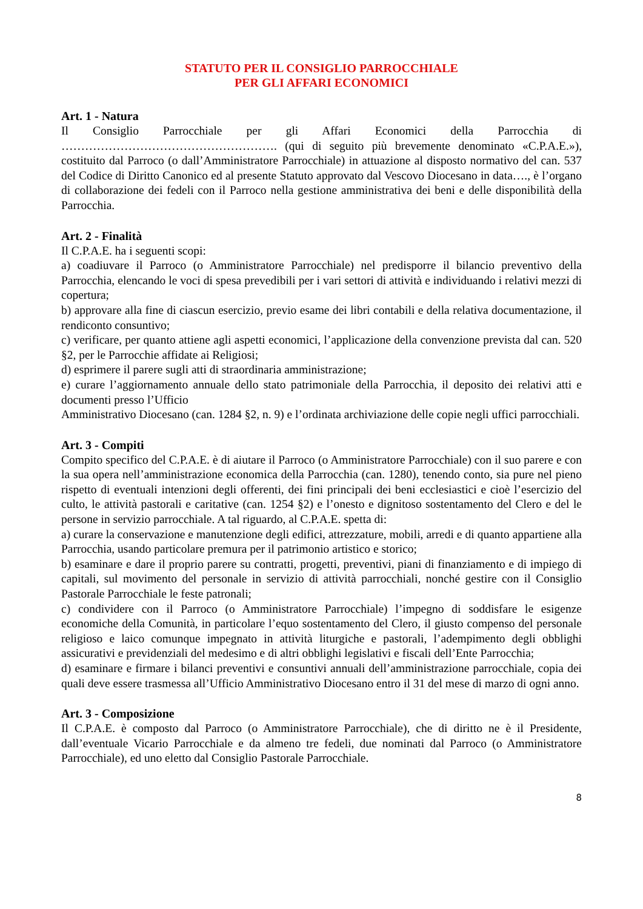STATUTO PER IL CONSIGLIO PARROCCHIALE
PER GLI AFFARI ECONOMICI
Art. 1 - Natura
Il Consiglio Parrocchiale per gli Affari Economici della Parrocchia di ………………………………………………. (qui di seguito più brevemente denominato «C.P.A.E.»), costituito dal Parroco (o dall’Amministratore Parrocchiale) in attuazione al disposto normativo del can. 537 del Codice di Diritto Canonico ed al presente Statuto approvato dal Vescovo Diocesano in data…., è l’organo di collaborazione dei fedeli con il Parroco nella gestione amministrativa dei beni e delle disponibilità della Parrocchia.
Art. 2 - Finalità
Il C.P.A.E. ha i seguenti scopi:
a) coadiuvare il Parroco (o Amministratore Parrocchiale) nel predisporre il bilancio preventivo della Parrocchia, elencando le voci di spesa prevedibili per i vari settori di attività e individuando i relativi mezzi di copertura;
b) approvare alla fine di ciascun esercizio, previo esame dei libri contabili e della relativa documentazione, il rendiconto consuntivo;
c) verificare, per quanto attiene agli aspetti economici, l’applicazione della convenzione prevista dal can. 520 §2, per le Parrocchie affidate ai Religiosi;
d) esprimere il parere sugli atti di straordinaria amministrazione;
e) curare l’aggiornamento annuale dello stato patrimoniale della Parrocchia, il deposito dei relativi atti e documenti presso l’Ufficio
Amministrativo Diocesano (can. 1284 §2, n. 9) e l’ordinata archiviazione delle copie negli uffici parrocchiali.
Art. 3 - Compiti
Compito specifico del C.P.A.E. è di aiutare il Parroco (o Amministratore Parrocchiale) con il suo parere e con la sua opera nell’amministrazione economica della Parrocchia (can. 1280), tenendo conto, sia pure nel pieno rispetto di eventuali intenzioni degli offerenti, dei fini principali dei beni ecclesiastici e cioè l’esercizio del culto, le attività pastorali e caritative (can. 1254 §2) e l’onesto e dignitoso sostentamento del Clero e del le persone in servizio parrocchiale. A tal riguardo, al C.P.A.E. spetta di:
a) curare la conservazione e manutenzione degli edifici, attrezzature, mobili, arredi e di quanto appartiene alla Parrocchia, usando particolare premura per il patrimonio artistico e storico;
b) esaminare e dare il proprio parere su contratti, progetti, preventivi, piani di finanziamento e di impiego di capitali, sul movimento del personale in servizio di attività parrocchiali, nonché gestire con il Consiglio Pastorale Parrocchiale le feste patronali;
c) condividere con il Parroco (o Amministratore Parrocchiale) l’impegno di soddisfare le esigenze economiche della Comunità, in particolare l’equo sostentamento del Clero, il giusto compenso del personale religioso e laico comunque impegnato in attività liturgiche e pastorali, l’adempimento degli obblighi assicurativi e previdenziali del medesimo e di altri obblighi legislativi e fiscali dell’Ente Parrocchia;
d) esaminare e firmare i bilanci preventivi e consuntivi annuali dell’amministrazione parrocchiale, copia dei quali deve essere trasmessa all’Ufficio Amministrativo Diocesano entro il 31 del mese di marzo di ogni anno.
Art. 3 - Composizione
Il C.P.A.E. è composto dal Parroco (o Amministratore Parrocchiale), che di diritto ne è il Presidente, dall’eventuale Vicario Parrocchiale e da almeno tre fedeli, due nominati dal Parroco (o Amministratore Parrocchiale), ed uno eletto dal Consiglio Pastorale Parrocchiale.
8